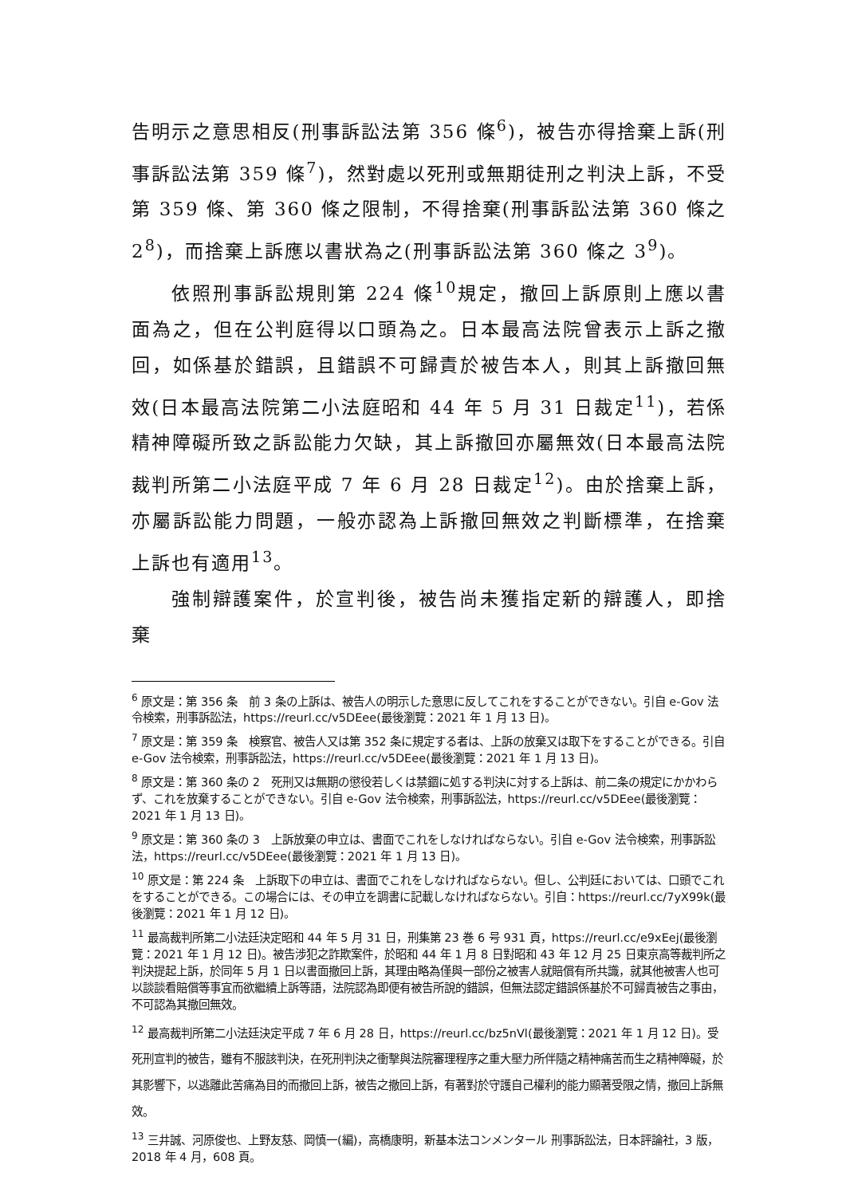告明示之意思相反(刑事訴訟法第 356 條<sup>6</sup>)，被告亦得捨棄上訴(刑事訴訟法第 359 條<sup>7</sup>)，然對處以死刑或無期徒刑之判決上訴，不受第 359 條、第 360 條之限制，不得捨棄(刑事訴訟法第 360 條之 2<sup>8</sup>)，而捨棄上訴應以書狀為之(刑事訴訟法第 360 條之 3<sup>9</sup>)。
依照刑事訴訟規則第 224 條<sup>10</sup>規定，撤回上訴原則上應以書面為之，但在公判庭得以口頭為之。日本最高法院曾表示上訴之撤回，如係基於錯誤，且錯誤不可歸責於被告本人，則其上訴撤回無效(日本最高法院第二小法庭昭和 44 年 5 月 31 日裁定<sup>11</sup>)，若係精神障礙所致之訴訟能力欠缺，其上訴撤回亦屬無效(日本最高法院裁判所第二小法庭平成 7 年 6 月 28 日裁定<sup>12</sup>)。由於捨棄上訴，亦屬訴訟能力問題，一般亦認為上訴撤回無效之判斷標準，在捨棄上訴也有適用<sup>13</sup>。
強制辯護案件，於宣判後，被告尚未獲指定新的辯護人，即捨棄
<sup>6</sup> 原文是：第 356 条　前 3 条の上訴は、被告人の明示した意思に反してこれをすることができない。引自 e-Gov 法令検索，刑事訴訟法，https://reurl.cc/v5DEee(最後瀏覽：2021 年 1 月 13 日)。
<sup>7</sup> 原文是：第 359 条　検察官、被告人又は第 352 条に規定する者は、上訴の放棄又は取下をすることができる。引自 e-Gov 法令検索，刑事訴訟法，https://reurl.cc/v5DEee(最後瀏覽：2021 年 1 月 13 日)。
<sup>8</sup> 原文是：第 360 条の 2　死刑又は無期の懲役若しくは禁錮に処する判決に対する上訴は、前二条の規定にかかわらず、これを放棄することができない。引自 e-Gov 法令検索，刑事訴訟法，https://reurl.cc/v5DEee(最後瀏覽：2021 年 1 月 13 日)。
<sup>9</sup> 原文是：第 360 条の 3　上訴放棄の申立は、書面でこれをしなければならない。引自 e-Gov 法令検索，刑事訴訟法，https://reurl.cc/v5DEee(最後瀏覽：2021 年 1 月 13 日)。
<sup>10</sup> 原文是：第 224 条　上訴取下の申立は、書面でこれをしなければならない。但し、公判廷においては、口頭でこれをすることができる。この場合には、その申立を調書に記載しなければならない。引自：https://reurl.cc/7yX99k(最後瀏覽：2021 年 1 月 12 日)。
<sup>11</sup> 最高裁判所第二小法廷決定昭和 44 年 5 月 31 日，刑集第 23 巻 6 号 931 頁，https://reurl.cc/e9xEej(最後瀏覽：2021 年 1 月 12 日)。被告涉犯之詐欺案件，於昭和 44 年 1 月 8 日對昭和 43 年 12 月 25 日東京高等裁判所之判決提起上訴，於同年 5 月 1 日以書面撤回上訴，其理由略為僅與一部份之被害人就賠償有所共識，就其他被害人也可以談談看賠償等事宜而欲繼續上訴等語，法院認為即便有被告所說的錯誤，但無法認定錯誤係基於不可歸責被告之事由，不可認為其撤回無效。
<sup>12</sup> 最高裁判所第二小法廷決定平成 7 年 6 月 28 日，https://reurl.cc/bz5nVl(最後瀏覽：2021 年 1 月 12 日)。受死刑宣判的被告，雖有不服該判決，在死刑判決之衝擊與法院審理程序之重大壓力所伴隨之精神痛苦而生之精神障礙，於其影響下，以逃離此苦痛為目的而撤回上訴，被告之撤回上訴，有著對於守護自己權利的能力顯著受限之情，撤回上訴無效。
<sup>13</sup> 三井誠、河原俊也、上野友慈、岡慎一(編)，高橋康明，新基本法コンメンタール 刑事訴訟法，日本評論社，3 版，2018 年 4 月，608 頁。